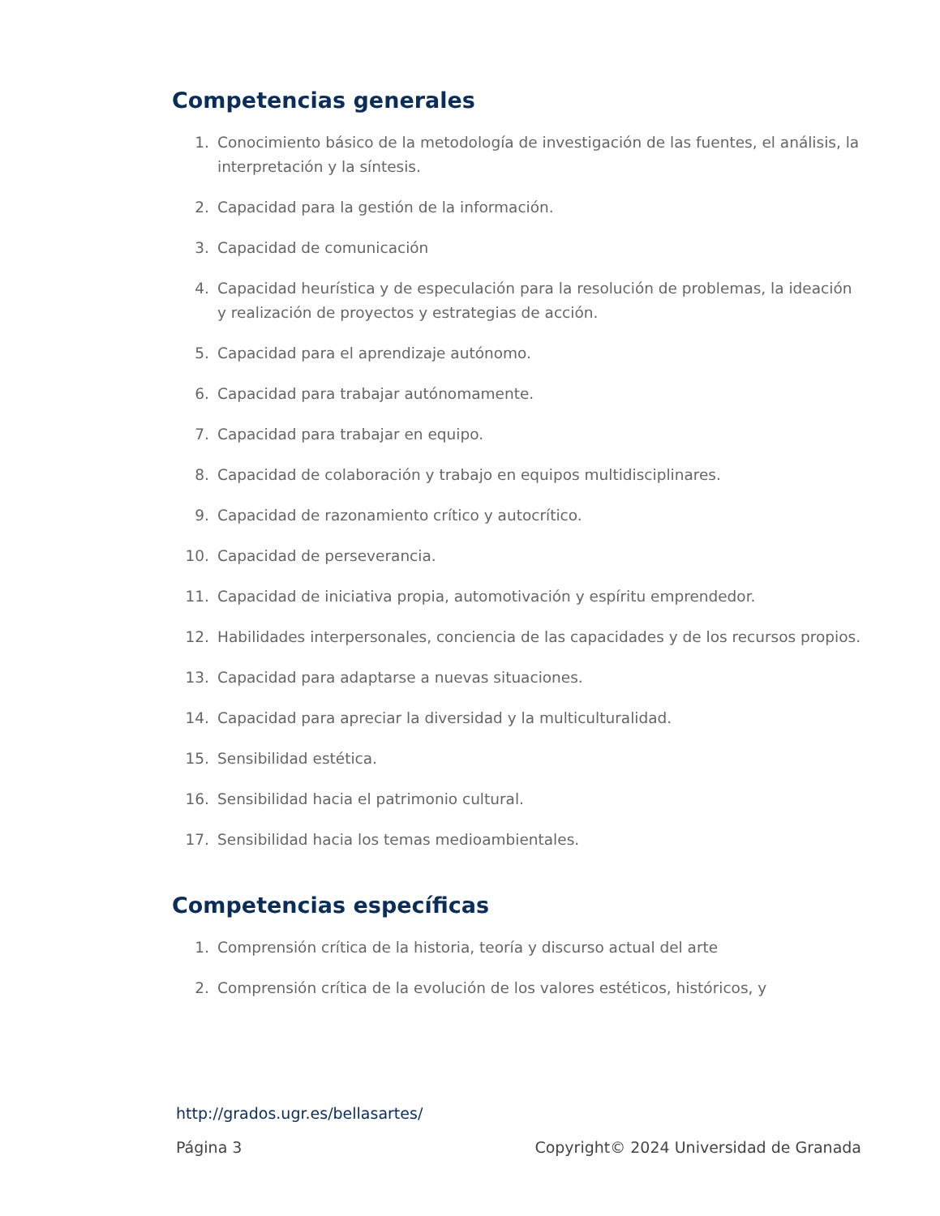Competencias generales
1. Conocimiento básico de la metodología de investigación de las fuentes, el análisis, la interpretación y la síntesis.
2. Capacidad para la gestión de la información.
3. Capacidad de comunicación
4. Capacidad heurística y de especulación para la resolución de problemas, la ideación y realización de proyectos y estrategias de acción.
5. Capacidad para el aprendizaje autónomo.
6. Capacidad para trabajar autónomamente.
7. Capacidad para trabajar en equipo.
8. Capacidad de colaboración y trabajo en equipos multidisciplinares.
9. Capacidad de razonamiento crítico y autocrítico.
10. Capacidad de perseverancia.
11. Capacidad de iniciativa propia, automotivación y espíritu emprendedor.
12. Habilidades interpersonales, conciencia de las capacidades y de los recursos propios.
13. Capacidad para adaptarse a nuevas situaciones.
14. Capacidad para apreciar la diversidad y la multiculturalidad.
15. Sensibilidad estética.
16. Sensibilidad hacia el patrimonio cultural.
17. Sensibilidad hacia los temas medioambientales.
Competencias específicas
1. Comprensión crítica de la historia, teoría y discurso actual del arte
2. Comprensión crítica de la evolución de los valores estéticos, históricos, y
http://grados.ugr.es/bellasartes/
Página 3 Copyright© 2024 Universidad de Granada